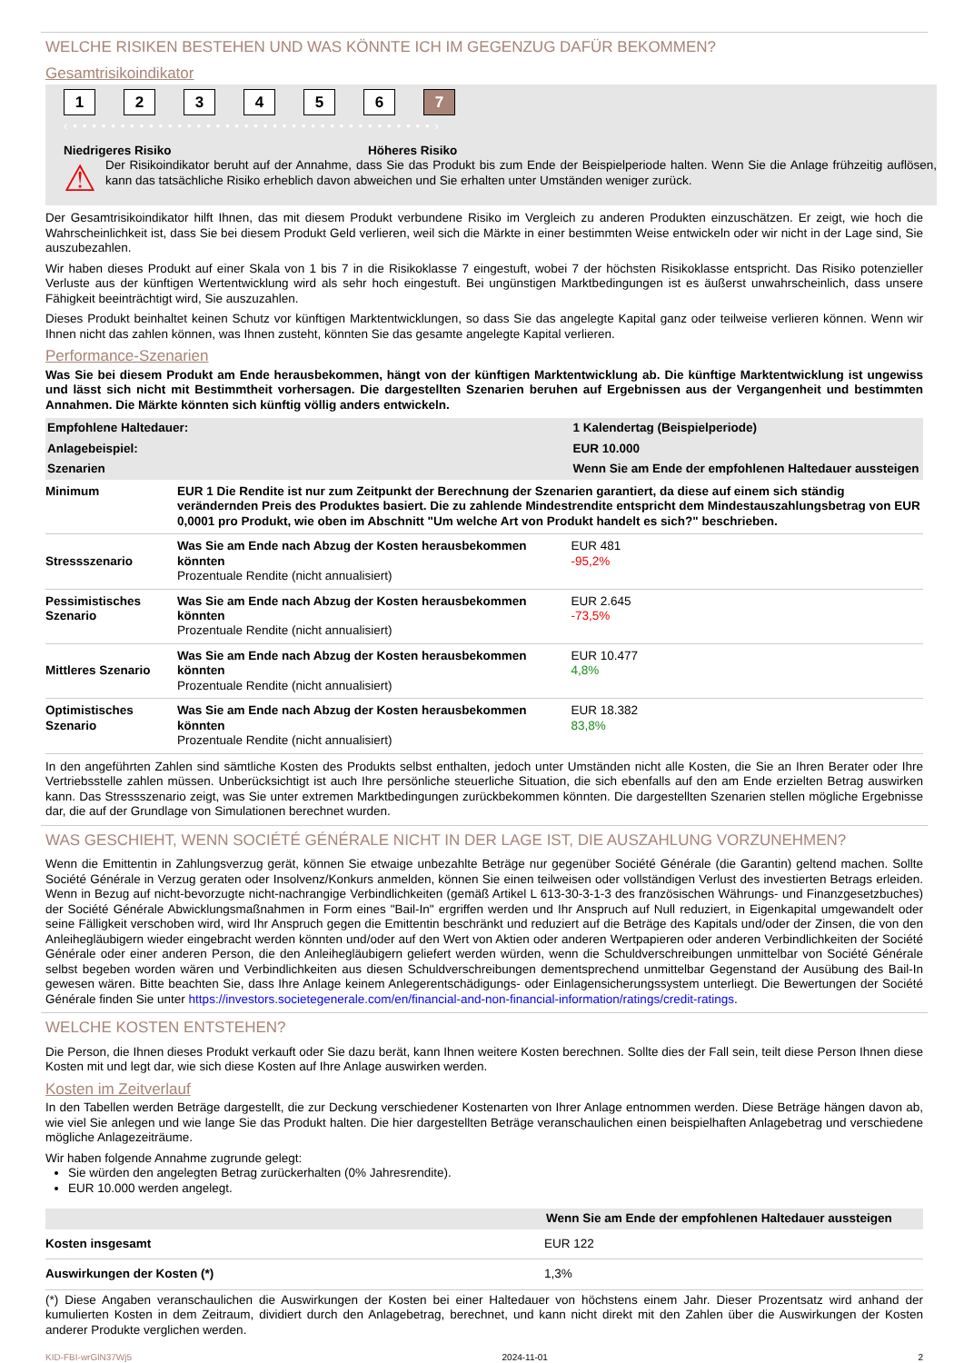WELCHE RISIKEN BESTEHEN UND WAS KÖNNTE ICH IM GEGENZUG DAFÜR BEKOMMEN?
Gesamtrisikoindikator
123456 7
‹ • • • • • • • • • • • • • • • • • • • • • • • • • • • • • • • • • • • • • • ›
Niedrigeres Risiko Höheres Risiko
⚠
Der Risikoindikator beruht auf der Annahme, dass Sie das Produkt bis zum Ende der Beispielperiode halten. Wenn Sie die Anlage frühzeitig auflösen, kann das tatsächliche Risiko erheblich davon abweichen und Sie erhalten unter Umständen weniger zurück.
Der Gesamtrisikoindikator hilft Ihnen, das mit diesem Produkt verbundene Risiko im Vergleich zu anderen Produkten einzuschätzen. Er zeigt, wie hoch die Wahrscheinlichkeit ist, dass Sie bei diesem Produkt Geld verlieren, weil sich die Märkte in einer bestimmten Weise entwickeln oder wir nicht in der Lage sind, Sie auszubezahlen.
Wir haben dieses Produkt auf einer Skala von 1 bis 7 in die Risikoklasse 7 eingestuft, wobei 7 der höchsten Risikoklasse entspricht. Das Risiko potenzieller Verluste aus der künftigen Wertentwicklung wird als sehr hoch eingestuft. Bei ungünstigen Marktbedingungen ist es äußerst unwahrscheinlich, dass unsere Fähigkeit beeinträchtigt wird, Sie auszuzahlen.
Dieses Produkt beinhaltet keinen Schutz vor künftigen Marktentwicklungen, so dass Sie das angelegte Kapital ganz oder teilweise verlieren können. Wenn wir Ihnen nicht das zahlen können, was Ihnen zusteht, könnten Sie das gesamte angelegte Kapital verlieren.
Performance-Szenarien
Was Sie bei diesem Produkt am Ende herausbekommen, hängt von der künftigen Marktentwicklung ab. Die künftige Marktentwicklung ist ungewiss und lässt sich nicht mit Bestimmtheit vorhersagen. Die dargestellten Szenarien beruhen auf Ergebnissen aus der Vergangenheit und bestimmten Annahmen. Die Märkte könnten sich künftig völlig anders entwickeln.
| Empfohlene Haltedauer: | | 1 Kalendertag (Beispielperiode) |
| --- | --- | --- |
| Anlagebeispiel: | | EUR 10.000 |
| Szenarien | | Wenn Sie am Ende der empfohlenen Haltedauer aussteigen |
| Minimum | EUR 1 Die Rendite ist nur zum Zeitpunkt der Berechnung der Szenarien garantiert, da diese auf einem sich ständig verändernden Preis des Produktes basiert. Die zu zahlende Mindestrendite entspricht dem Mindestauszahlungsbetrag von EUR 0,0001 pro Produkt, wie oben im Abschnitt "Um welche Art von Produkt handelt es sich?" beschrieben. | |
| Stressszenario | Was Sie am Ende nach Abzug der Kosten herausbekommen könnten Prozentuale Rendite (nicht annualisiert) | EUR 481 -95,2% |
| Pessimistisches Szenario | Was Sie am Ende nach Abzug der Kosten herausbekommen könnten Prozentuale Rendite (nicht annualisiert) | EUR 2.645 -73,5% |
| Mittleres Szenario | Was Sie am Ende nach Abzug der Kosten herausbekommen könnten Prozentuale Rendite (nicht annualisiert) | EUR 10.477 4,8% |
| Optimistisches Szenario | Was Sie am Ende nach Abzug der Kosten herausbekommen könnten Prozentuale Rendite (nicht annualisiert) | EUR 18.382 83,8% |
In den angeführten Zahlen sind sämtliche Kosten des Produkts selbst enthalten, jedoch unter Umständen nicht alle Kosten, die Sie an Ihren Berater oder Ihre Vertriebsstelle zahlen müssen. Unberücksichtigt ist auch Ihre persönliche steuerliche Situation, die sich ebenfalls auf den am Ende erzielten Betrag auswirken kann. Das Stressszenario zeigt, was Sie unter extremen Marktbedingungen zurückbekommen könnten. Die dargestellten Szenarien stellen mögliche Ergebnisse dar, die auf der Grundlage von Simulationen berechnet wurden.
WAS GESCHIEHT, WENN SOCIÉTÉ GÉNÉRALE NICHT IN DER LAGE IST, DIE AUSZAHLUNG VORZUNEHMEN?
Wenn die Emittentin in Zahlungsverzug gerät, können Sie etwaige unbezahlte Beträge nur gegenüber Société Générale (die Garantin) geltend machen. Sollte Société Générale in Verzug geraten oder Insolvenz/Konkurs anmelden, können Sie einen teilweisen oder vollständigen Verlust des investierten Betrags erleiden. Wenn in Bezug auf nicht-bevorzugte nicht-nachrangige Verbindlichkeiten (gemäß Artikel L 613-30-3-1-3 des französischen Währungs- und Finanzgesetzbuches) der Société Générale Abwicklungsmaßnahmen in Form eines "Bail-In" ergriffen werden und Ihr Anspruch auf Null reduziert, in Eigenkapital umgewandelt oder seine Fälligkeit verschoben wird, wird Ihr Anspruch gegen die Emittentin beschränkt und reduziert auf die Beträge des Kapitals und/oder der Zinsen, die von den Anleihegläubigern wieder eingebracht werden könnten und/oder auf den Wert von Aktien oder anderen Wertpapieren oder anderen Verbindlichkeiten der Société Générale oder einer anderen Person, die den Anleihegläubigern geliefert werden würden, wenn die Schuldverschreibungen unmittelbar von Société Générale selbst begeben worden wären und Verbindlichkeiten aus diesen Schuldverschreibungen dementsprechend unmittelbar Gegenstand der Ausübung des Bail-In gewesen wären. Bitte beachten Sie, dass Ihre Anlage keinem Anlegerentschädigungs- oder Einlagensicherungssystem unterliegt. Die Bewertungen der Société Générale finden Sie unter https://investors.societegenerale.com/en/financial-and-non-financial-information/ratings/credit-ratings.
WELCHE KOSTEN ENTSTEHEN?
Die Person, die Ihnen dieses Produkt verkauft oder Sie dazu berät, kann Ihnen weitere Kosten berechnen. Sollte dies der Fall sein, teilt diese Person Ihnen diese Kosten mit und legt dar, wie sich diese Kosten auf Ihre Anlage auswirken werden.
Kosten im Zeitverlauf
In den Tabellen werden Beträge dargestellt, die zur Deckung verschiedener Kostenarten von Ihrer Anlage entnommen werden. Diese Beträge hängen davon ab, wie viel Sie anlegen und wie lange Sie das Produkt halten. Die hier dargestellten Beträge veranschaulichen einen beispielhaften Anlagebetrag und verschiedene mögliche Anlagezeiträume.
Wir haben folgende Annahme zugrunde gelegt:
Sie würden den angelegten Betrag zurückerhalten (0% Jahresrendite).
EUR 10.000 werden angelegt.
| | Wenn Sie am Ende der empfohlenen Haltedauer aussteigen |
| --- | --- |
| Kosten insgesamt | EUR 122 |
| Auswirkungen der Kosten (*) | 1,3% |
(*) Diese Angaben veranschaulichen die Auswirkungen der Kosten bei einer Haltedauer von höchstens einem Jahr. Dieser Prozentsatz wird anhand der kumulierten Kosten in dem Zeitraum, dividiert durch den Anlagebetrag, berechnet, und kann nicht direkt mit den Zahlen über die Auswirkungen der Kosten anderer Produkte verglichen werden.
KID-FBI-wrGlN37Wj5 2024-11-01 2